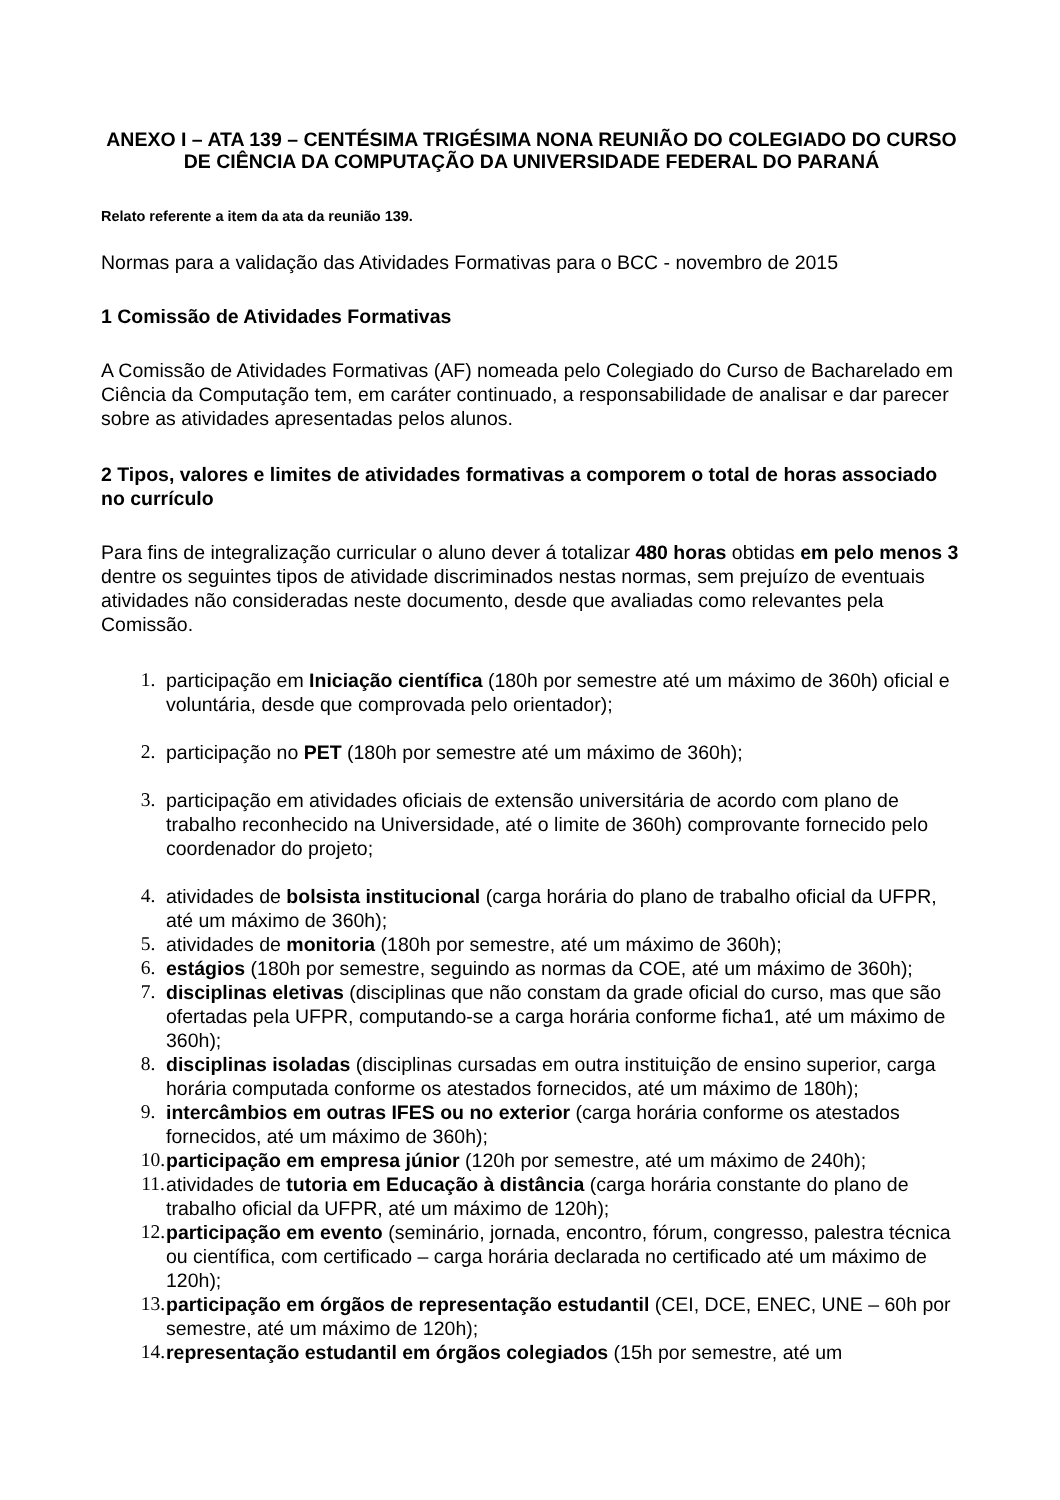ANEXO I – ATA 139 – CENTÉSIMA TRIGÉSIMA NONA REUNIÃO DO COLEGIADO DO CURSO DE CIÊNCIA DA COMPUTAÇÃO DA UNIVERSIDADE FEDERAL DO PARANÁ
Relato referente a item da ata da reunião 139.
Normas para a validação das Atividades Formativas para o BCC - novembro de 2015
1 Comissão de Atividades Formativas
A Comissão de Atividades Formativas (AF) nomeada pelo Colegiado do Curso de Bacharelado em Ciência da Computação tem, em caráter continuado, a responsabilidade de analisar e dar parecer sobre as atividades apresentadas pelos alunos.
2 Tipos, valores e limites de atividades formativas a comporem o total de horas associado no currículo
Para fins de integralização curricular o aluno dever á totalizar 480 horas obtidas em pelo menos 3 dentre os seguintes tipos de atividade discriminados nestas normas, sem prejuízo de eventuais atividades não consideradas neste documento, desde que avaliadas como relevantes pela Comissão.
1. participação em Iniciação científica (180h por semestre até um máximo de 360h) oficial e voluntária, desde que comprovada pelo orientador);
2. participação no PET (180h por semestre até um máximo de 360h);
3. participação em atividades oficiais de extensão universitária de acordo com plano de trabalho reconhecido na Universidade, até o limite de 360h) comprovante fornecido pelo coordenador do projeto;
4. atividades de bolsista institucional (carga horária do plano de trabalho oficial da UFPR, até um máximo de 360h);
5. atividades de monitoria (180h por semestre, até um máximo de 360h);
6. estágios (180h por semestre, seguindo as normas da COE, até um máximo de 360h);
7. disciplinas eletivas (disciplinas que não constam da grade oficial do curso, mas que são ofertadas pela UFPR, computando-se a carga horária conforme ficha1, até um máximo de 360h);
8. disciplinas isoladas (disciplinas cursadas em outra instituição de ensino superior, carga horária computada conforme os atestados fornecidos, até um máximo de 180h);
9. intercâmbios em outras IFES ou no exterior (carga horária conforme os atestados fornecidos, até um máximo de 360h);
10. participação em empresa júnior (120h por semestre, até um máximo de 240h);
11. atividades de tutoria em Educação à distância (carga horária constante do plano de trabalho oficial da UFPR, até um máximo de 120h);
12. participação em evento (seminário, jornada, encontro, fórum, congresso, palestra técnica ou científica, com certificado – carga horária declarada no certificado até um máximo de 120h);
13. participação em órgãos de representação estudantil (CEI, DCE, ENEC, UNE – 60h por semestre, até um máximo de 120h);
14. representação estudantil em órgãos colegiados (15h por semestre, até um